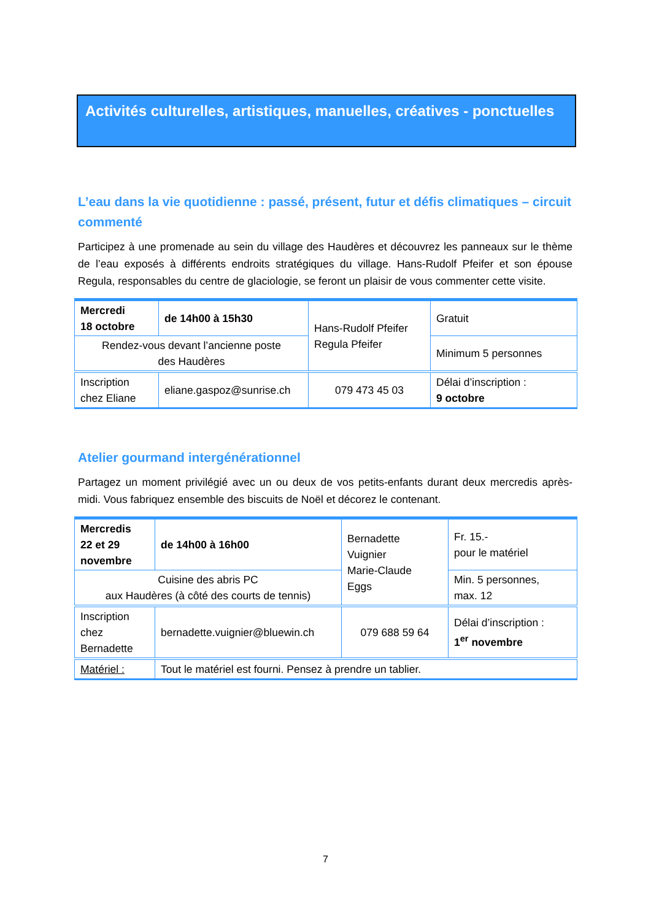Activités culturelles, artistiques, manuelles, créatives - ponctuelles
L’eau dans la vie quotidienne : passé, présent, futur et défis climatiques – circuit commenté
Participez à une promenade au sein du village des Haudères et découvrez les panneaux sur le thème de l’eau exposés à différents endroits stratégiques du village. Hans-Rudolf Pfeifer et son épouse Regula, responsables du centre de glaciologie, se feront un plaisir de vous commenter cette visite.
| Mercredi 18 octobre | de 14h00 à 15h30 | Hans-Rudolf Pfeifer Regula Pfeifer | Gratuit |
| Rendez-vous devant l’ancienne poste des Haudères | | | Minimum 5 personnes |
| Inscription chez Eliane | eliane.gaspoz@sunrise.ch | 079 473 45 03 | Délai d’inscription : 9 octobre |
Atelier gourmand intergénérationnel
Partagez un moment privilégié avec un ou deux de vos petits-enfants durant deux mercredis après-midi. Vous fabriquez ensemble des biscuits de Noël et décorez le contenant.
| Mercredis 22 et 29 novembre | de 14h00 à 16h00 | Bernadette Vuignier Marie-Claude Eggs | Fr. 15.- pour le matériel |
| Cuisine des abris PC aux Haudères (à côté des courts de tennis) | | | Min. 5 personnes, max. 12 |
| Inscription chez Bernadette | bernadette.vuignier@bluewin.ch | 079 688 59 64 | Délai d’inscription : 1<sup>er</sup> novembre |
| Matériel : | Tout le matériel est fourni. Pensez à prendre un tablier. | | |
7